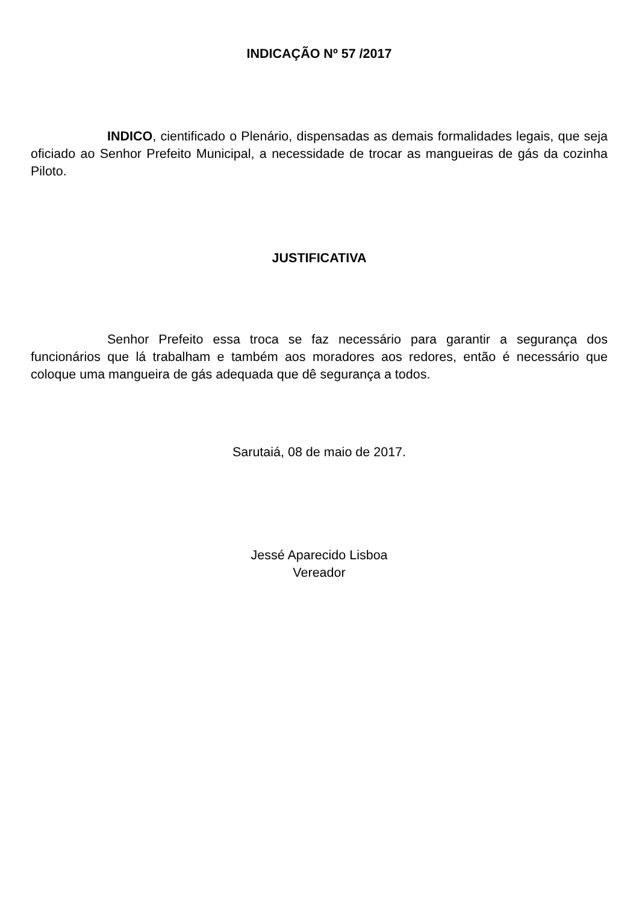INDICAÇÃO Nº 57 /2017
INDICO, cientificado o Plenário, dispensadas as demais formalidades legais, que seja oficiado ao Senhor Prefeito Municipal, a necessidade de trocar as mangueiras de gás da cozinha Piloto.
JUSTIFICATIVA
Senhor Prefeito essa troca se faz necessário para garantir a segurança dos funcionários que lá trabalham e também aos moradores aos redores, então é necessário que coloque uma mangueira de gás adequada que dê segurança a todos.
Sarutaiá, 08 de maio de 2017.
Jessé Aparecido Lisboa
Vereador